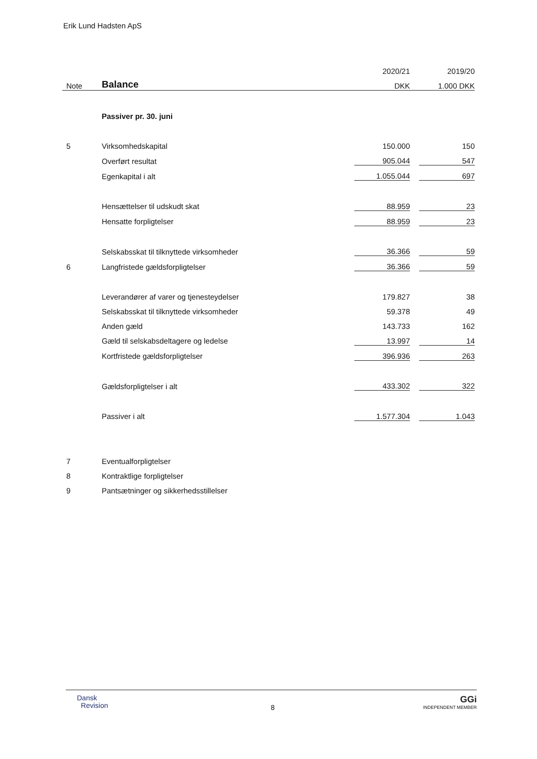Erik Lund Hadsten ApS
| | | 2020/21 | | 2019/20 |
| --- | --- | --- | --- | --- |
| Note | Balance | DKK | | 1.000 DKK |
| | Passiver pr. 30. juni | | | |
| 5 | Virksomhedskapital | 150.000 | | 150 |
| | Overført resultat | 905.044 | | 547 |
| | Egenkapital i alt | 1.055.044 | | 697 |
| | Hensættelser til udskudt skat | 88.959 | | 23 |
| | Hensatte forpligtelser | 88.959 | | 23 |
| | Selskabsskat til tilknyttede virksomheder | 36.366 | | 59 |
| 6 | Langfristede gældsforpligtelser | 36.366 | | 59 |
| | Leverandører af varer og tjenesteydelser | 179.827 | | 38 |
| | Selskabsskat til tilknyttede virksomheder | 59.378 | | 49 |
| | Anden gæld | 143.733 | | 162 |
| | Gæld til selskabsdeltagere og ledelse | 13.997 | | 14 |
| | Kortfristede gældsforpligtelser | 396.936 | | 263 |
| | Gældsforpligtelser i alt | 433.302 | | 322 |
| | Passiver i alt | 1.577.304 | | 1.043 |
| 7 | Eventualforpligtelser | | | |
| 8 | Kontraktlige forpligtelser | | | |
| 9 | Pantsætninger og sikkerhedsstillelser | | | |
Dansk
Revision
8
GGi
INDEPENDENT MEMBER